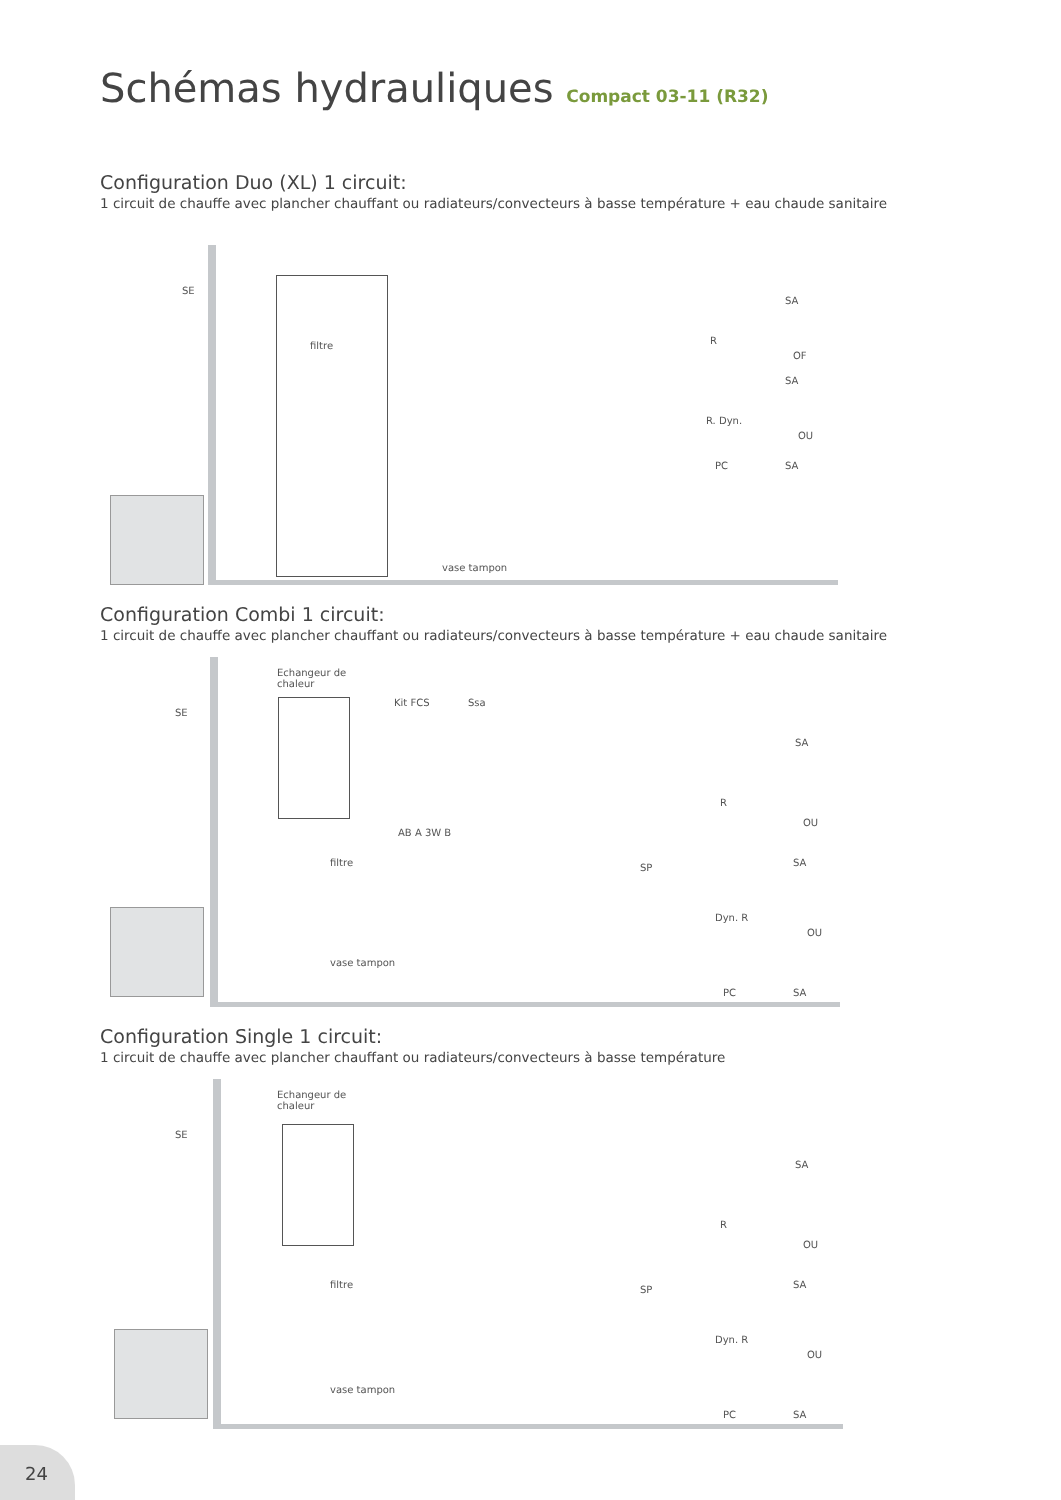Schémas hydrauliques Compact 03-11 (R32)
Configuration Duo (XL) 1 circuit:
1 circuit de chauffe avec plancher chauffant ou radiateurs/convecteurs à basse température + eau chaude sanitaire
SE
filtre
vase tampon
SA
R
OF
SA
R. Dyn.
OU
PC SA
Configuration Combi 1 circuit:
1 circuit de chauffe avec plancher chauffant ou radiateurs/convecteurs à basse température + eau chaude sanitaire
Echangeur de
chaleur
SE
Kit FCS Ssa
AB A 3W B
filtre SP
vase tampon
SA
R
OU
SA
Dyn. R
OU
PC SA
Configuration Single 1 circuit:
1 circuit de chauffe avec plancher chauffant ou radiateurs/convecteurs à basse température
Echangeur de
chaleur
SE
filtre SP
vase tampon
SA
R
OU
SA
Dyn. R
OU
PC SA
24